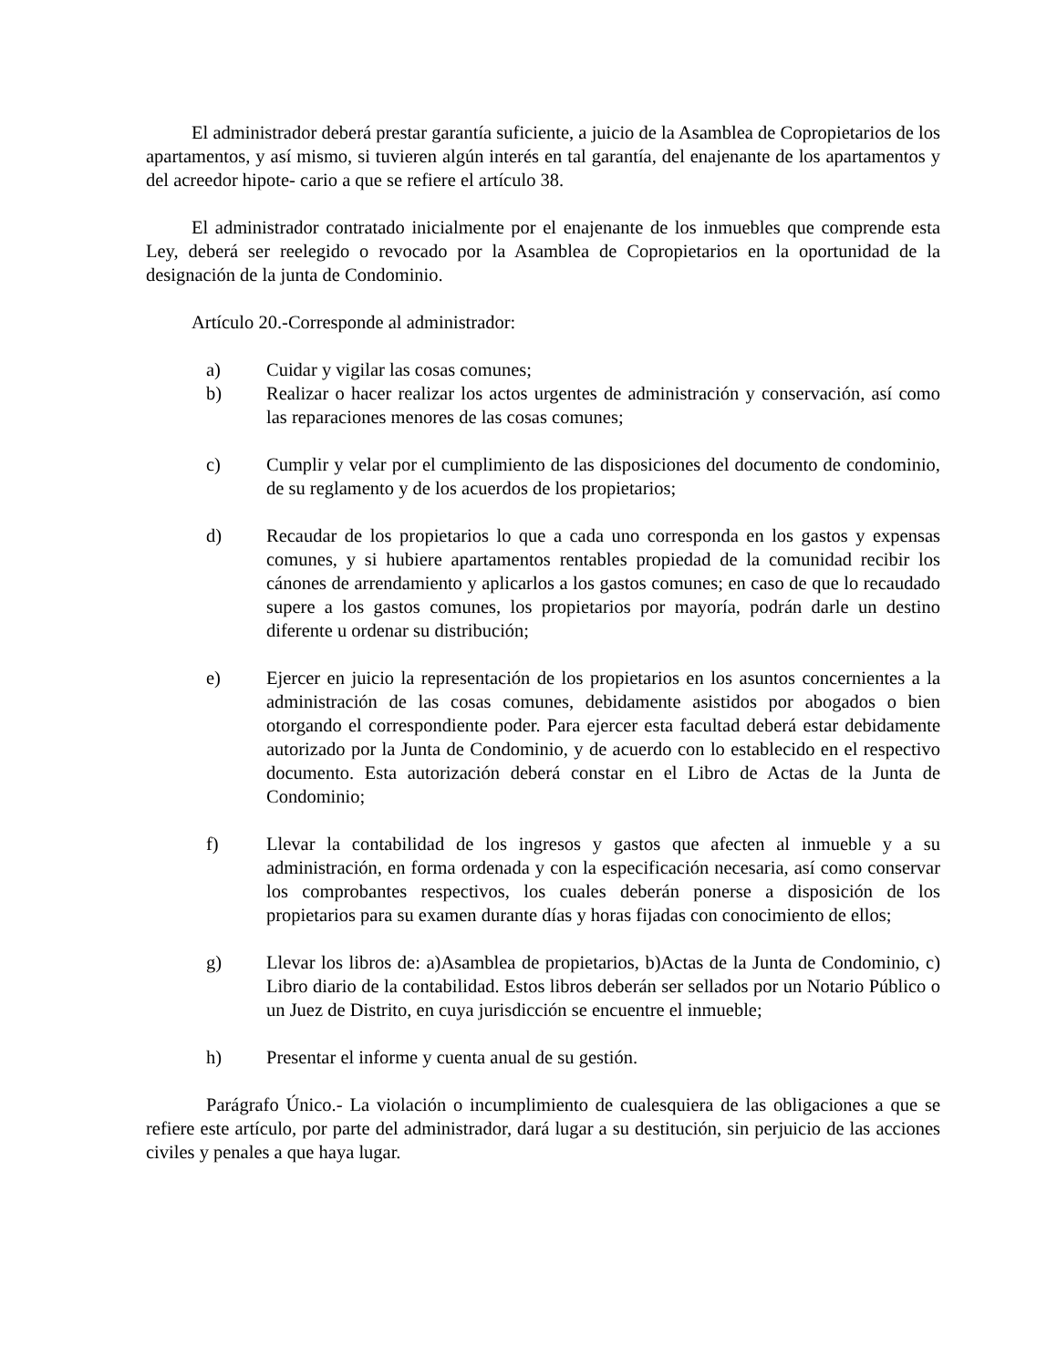El administrador deberá prestar garantía suficiente, a juicio de la Asamblea de Copropietarios de los apartamentos, y así mismo, si tuvieren algún interés en tal garantía, del enajenante de los apartamentos y del acreedor hipote- cario a que se refiere el artículo 38.
El administrador contratado inicialmente por el enajenante de los inmuebles que comprende esta Ley, deberá ser reelegido o revocado por la Asamblea de Copropietarios en la oportunidad de la designación de la junta de Condominio.
Artículo 20.-Corresponde al administrador:
a) Cuidar y vigilar las cosas comunes;
b) Realizar o hacer realizar los actos urgentes de administración y conservación, así como las reparaciones menores de las cosas comunes;
c) Cumplir y velar por el cumplimiento de las disposiciones del documento de condominio, de su reglamento y de los acuerdos de los propietarios;
d) Recaudar de los propietarios lo que a cada uno corresponda en los gastos y expensas comunes, y si hubiere apartamentos rentables propiedad de la comunidad recibir los cánones de arrendamiento y aplicarlos a los gastos comunes; en caso de que lo recaudado supere a los gastos comunes, los propietarios por mayoría, podrán darle un destino diferente u ordenar su distribución;
e) Ejercer en juicio la representación de los propietarios en los asuntos concernientes a la administración de las cosas comunes, debidamente asistidos por abogados o bien otorgando el correspondiente poder. Para ejercer esta facultad deberá estar debidamente autorizado por la Junta de Condominio, y de acuerdo con lo establecido en el respectivo documento. Esta autorización deberá constar en el Libro de Actas de la Junta de Condominio;
f) Llevar la contabilidad de los ingresos y gastos que afecten al inmueble y a su administración, en forma ordenada y con la especificación necesaria, así como conservar los comprobantes respectivos, los cuales deberán ponerse a disposición de los propietarios para su examen durante días y horas fijadas con conocimiento de ellos;
g) Llevar los libros de: a)Asamblea de propietarios, b)Actas de la Junta de Condominio, c) Libro diario de la contabilidad. Estos libros deberán ser sellados por un Notario Público o un Juez de Distrito, en cuya jurisdicción se encuentre el inmueble;
h) Presentar el informe y cuenta anual de su gestión.
Parágrafo Único.- La violación o incumplimiento de cualesquiera de las obligaciones a que se refiere este artículo, por parte del administrador, dará lugar a su destitución, sin perjuicio de las acciones civiles y penales a que haya lugar.